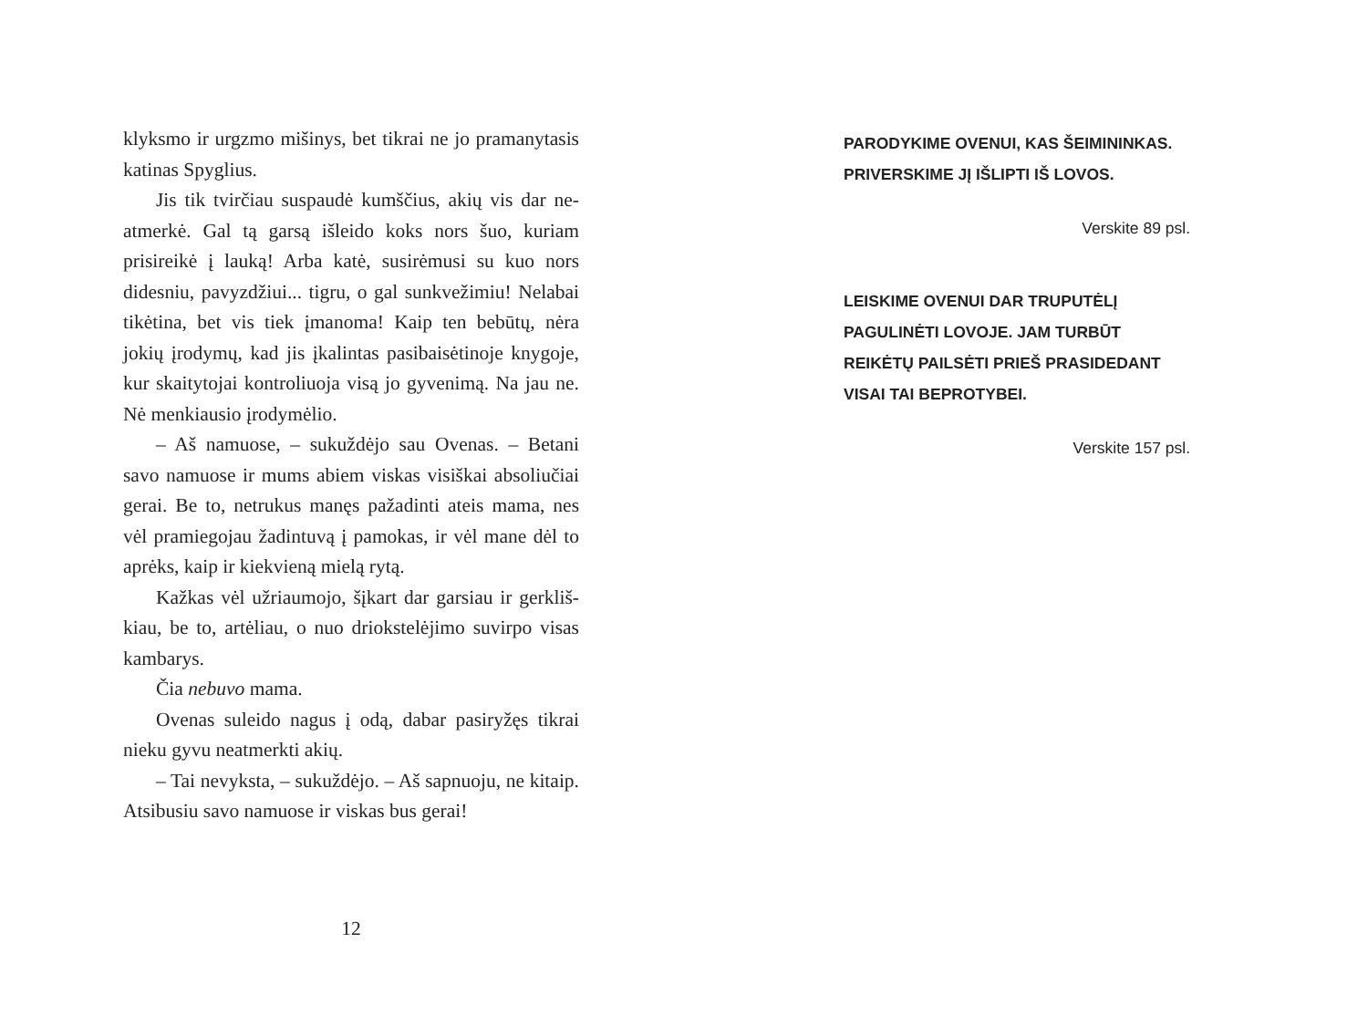klyksmo ir urgzmo mišinys, bet tikrai ne jo pramany­tasis katinas Spyglius.
Jis tik tvirčiau suspaudė kumščius, akių vis dar ne­atmerkė. Gal tą garsą išleido koks nors šuo, kuriam prisireikė į lauką! Arba katė, susirėmusi su kuo nors didesniu, pavyzdžiui... tigru, o gal sunkvežimiu! Nelabai tikėtina, bet vis tiek įmanoma! Kaip ten bebūtų, nėra jokių įrodymų, kad jis įkalintas pasibaisėtinoje knygoje, kur skaitytojai kontroliuoja visą jo gyvenimą. Na jau ne. Nė menkiausio įrodymėlio.
– Aš namuose, – sukuždėjo sau Ovenas. – Betani savo namuose ir mums abiem viskas visiškai absoliučiai gerai. Be to, netrukus manęs pažadinti ateis mama, nes vėl pramiegojau žadintuvą į pamokas, ir vėl mane dėl to aprėks, kaip ir kiekvieną mielą rytą.
Kažkas vėl užriaumojo, šįkart dar garsiau ir gerkliš­kiau, be to, artėliau, o nuo driokstelėjimo suvirpo visas kambarys.
Čia nebuvo mama.
Ovenas suleido nagus į odą, dabar pasiryžęs tikrai nieku gyvu neatmerkti akių.
– Tai nevyksta, – sukuždėjo. – Aš sapnuoju, ne kitaip. Atsibusiu savo namuose ir viskas bus gerai!
12
PARODYKIME OVENUI, KAS ŠEIMININKAS.
PRIVERSKIME JĮ IŠLIPTI IŠ LOVOS.
Verskite 89 psl.
LEISKIME OVENUI DAR TRUPUTĖLĮ
PAGULINĖTI LOVOJE. JAM TURBŪT
REIKĖTŲ PAILSĖTI PRIEŠ PRASIDEDANT
VISAI TAI BEPROTYBEI.
Verskite 157 psl.